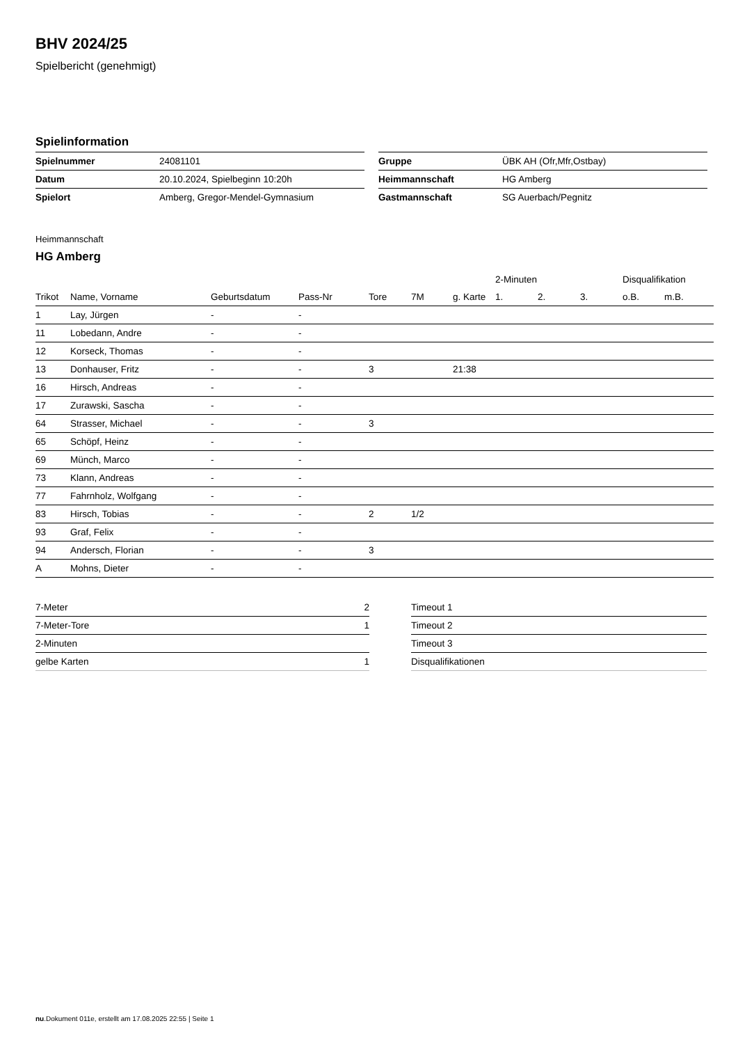BHV 2024/25
Spielbericht (genehmigt)
Spielinformation
| Spielnummer | 24081101 |
| Datum | 20.10.2024, Spielbeginn 10:20h |
| Spielort | Amberg, Gregor-Mendel-Gymnasium |
| Gruppe | ÜBK AH (Ofr,Mfr,Ostbay) |
| Heimmannschaft | HG Amberg |
| Gastmannschaft | SG Auerbach/Pegnitz |
Heimmannschaft
HG Amberg
| | | | | | | | 2-Minuten | | | Disqualifikation | |
| --- | --- | --- | --- | --- | --- | --- | --- | --- | --- | --- | --- |
| Trikot | Name, Vorname | Geburtsdatum | Pass-Nr | Tore | 7M | g. Karte | 1. | 2. | 3. | o.B. | m.B. |
| 1 | Lay, Jürgen | - | - | | | | | | | | |
| 11 | Lobedann, Andre | - | - | | | | | | | | |
| 12 | Korseck, Thomas | - | - | | | | | | | | |
| 13 | Donhauser, Fritz | - | - | 3 | | 21:38 | | | | | |
| 16 | Hirsch, Andreas | - | - | | | | | | | | |
| 17 | Zurawski, Sascha | - | - | | | | | | | | |
| 64 | Strasser, Michael | - | - | 3 | | | | | | | |
| 65 | Schöpf, Heinz | - | - | | | | | | | | |
| 69 | Münch, Marco | - | - | | | | | | | | |
| 73 | Klann, Andreas | - | - | | | | | | | | |
| 77 | Fahrnholz, Wolfgang | - | - | | | | | | | | |
| 83 | Hirsch, Tobias | - | - | 2 | 1/2 | | | | | | |
| 93 | Graf, Felix | - | - | | | | | | | | |
| 94 | Andersch, Florian | - | - | 3 | | | | | | | |
| A | Mohns, Dieter | - | - | | | | | | | | |
| 7-Meter | 2 |
| 7-Meter-Tore | 1 |
| 2-Minuten | |
| gelbe Karten | 1 |
| Timeout 1 |
| Timeout 2 |
| Timeout 3 |
| Disqualifikationen |
nu.Dokument 011e, erstellt am 17.08.2025 22:55 | Seite 1